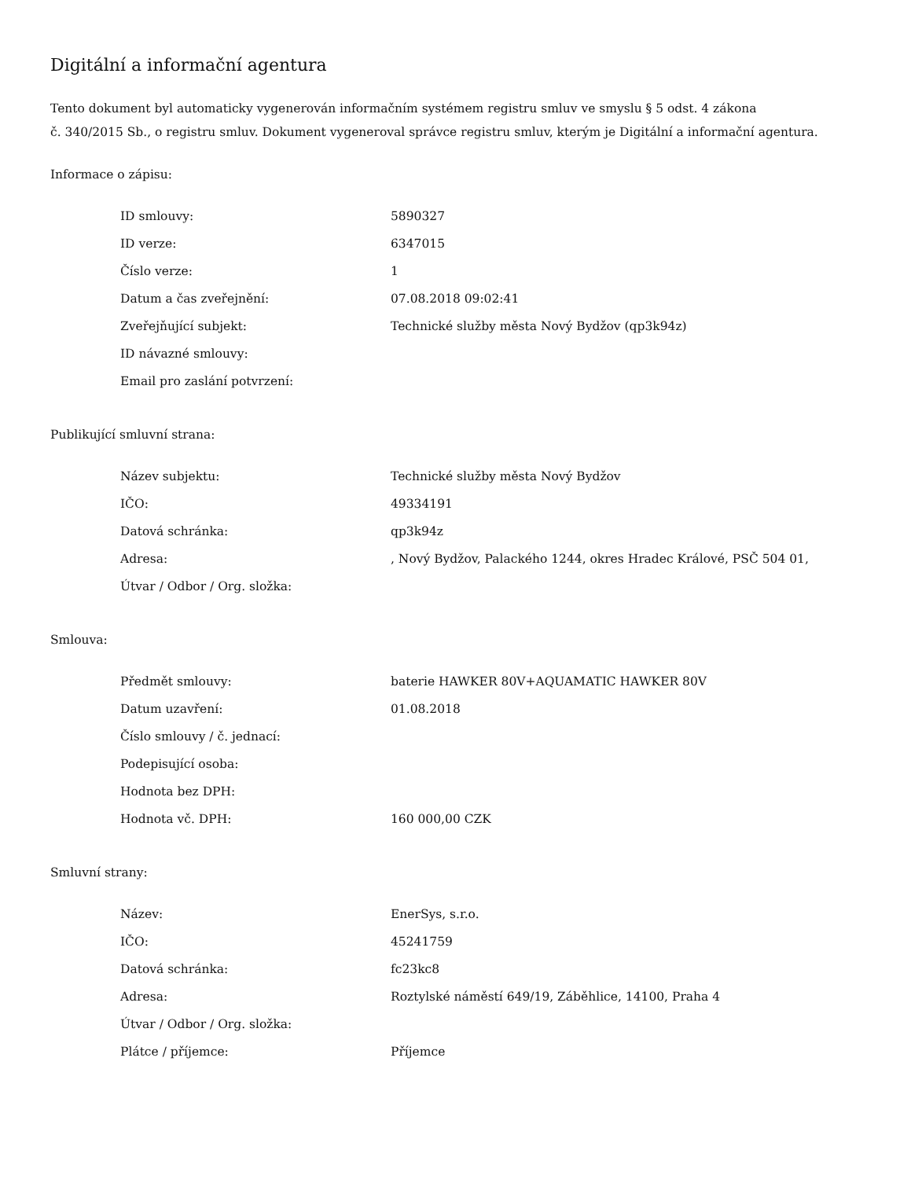Digitální a informační agentura
Tento dokument byl automaticky vygenerován informačním systémem registru smluv ve smyslu § 5 odst. 4 zákona
č. 340/2015 Sb., o registru smluv. Dokument vygeneroval správce registru smluv, kterým je Digitální a informační agentura.
Informace o zápisu:
| ID smlouvy: | 5890327 |
| ID verze: | 6347015 |
| Číslo verze: | 1 |
| Datum a čas zveřejnění: | 07.08.2018 09:02:41 |
| Zveřejňující subjekt: | Technické služby města Nový Bydžov (qp3k94z) |
| ID návazné smlouvy: | |
| Email pro zaslání potvrzení: | |
Publikující smluvní strana:
| Název subjektu: | Technické služby města Nový Bydžov |
| IČO: | 49334191 |
| Datová schránka: | qp3k94z |
| Adresa: | , Nový Bydžov, Palackého 1244, okres Hradec Králové, PSČ 504 01, |
| Útvar / Odbor / Org. složka: | |
Smlouva:
| Předmět smlouvy: | baterie HAWKER 80V+AQUAMATIC HAWKER 80V |
| Datum uzavření: | 01.08.2018 |
| Číslo smlouvy / č. jednací: | |
| Podepisující osoba: | |
| Hodnota bez DPH: | |
| Hodnota vč. DPH: | 160 000,00 CZK |
Smluvní strany:
| Název: | EnerSys, s.r.o. |
| IČO: | 45241759 |
| Datová schránka: | fc23kc8 |
| Adresa: | Roztylské náměstí 649/19, Záběhlice, 14100, Praha 4 |
| Útvar / Odbor / Org. složka: | |
| Plátce / příjemce: | Příjemce |